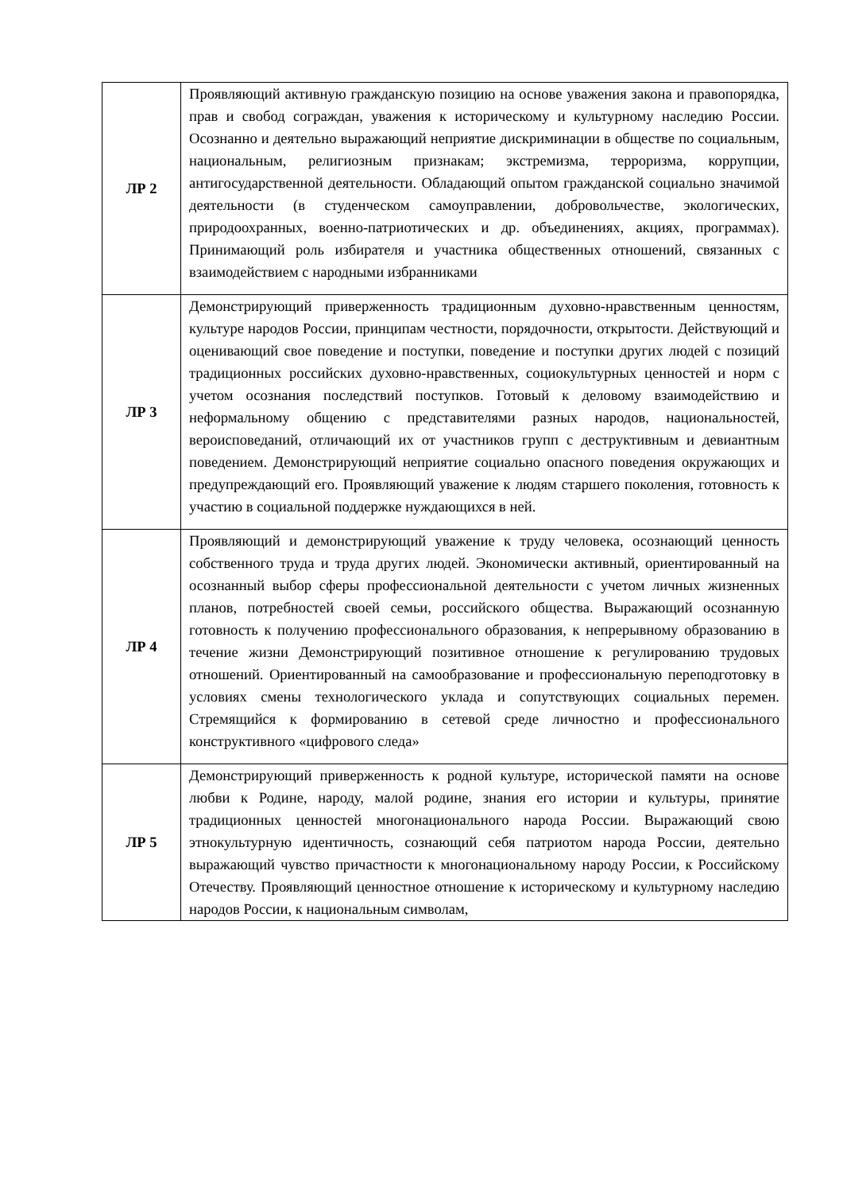| ЛР 2 | Проявляющий активную гражданскую позицию на основе уважения закона и правопорядка, прав и свобод сограждан, уважения к историческому и культурному наследию России. Осознанно и деятельно выражающий неприятие дискриминации в обществе по социальным, национальным, религиозным признакам; экстремизма, терроризма, коррупции, антигосударственной деятельности. Обладающий опытом гражданской социально значимой деятельности (в студенческом самоуправлении, добровольчестве, экологических, природоохранных, военно-патриотических и др. объединениях, акциях, программах). Принимающий роль избирателя и участника общественных отношений, связанных с взаимодействием с народными избранниками |
| ЛР 3 | Демонстрирующий приверженность традиционным духовно-нравственным ценностям, культуре народов России, принципам честности, порядочности, открытости. Действующий и оценивающий свое поведение и поступки, поведение и поступки других людей с позиций традиционных российских духовно-нравственных, социокультурных ценностей и норм с учетом осознания последствий поступков. Готовый к деловому взаимодействию и неформальному общению с представителями разных народов, национальностей, вероисповеданий, отличающий их от участников групп с деструктивным и девиантным поведением. Демонстрирующий неприятие социально опасного поведения окружающих и предупреждающий его. Проявляющий уважение к людям старшего поколения, готовность к участию в социальной поддержке нуждающихся в ней. |
| ЛР 4 | Проявляющий и демонстрирующий уважение к труду человека, осознающий ценность собственного труда и труда других людей. Экономически активный, ориентированный на осознанный выбор сферы профессиональной деятельности с учетом личных жизненных планов, потребностей своей семьи, российского общества. Выражающий осознанную готовность к получению профессионального образования, к непрерывному образованию в течение жизни Демонстрирующий позитивное отношение к регулированию трудовых отношений. Ориентированный на самообразование и профессиональную переподготовку в условиях смены технологического уклада и сопутствующих социальных перемен. Стремящийся к формированию в сетевой среде личностно и профессионального конструктивного «цифрового следа» |
| ЛР 5 | Демонстрирующий приверженность к родной культуре, исторической памяти на основе любви к Родине, народу, малой родине, знания его истории и культуры, принятие традиционных ценностей многонационального народа России. Выражающий свою этнокультурную идентичность, сознающий себя патриотом народа России, деятельно выражающий чувство причастности к многонациональному народу России, к Российскому Отечеству. Проявляющий ценностное отношение к историческому и культурному наследию народов России, к национальным символам, |